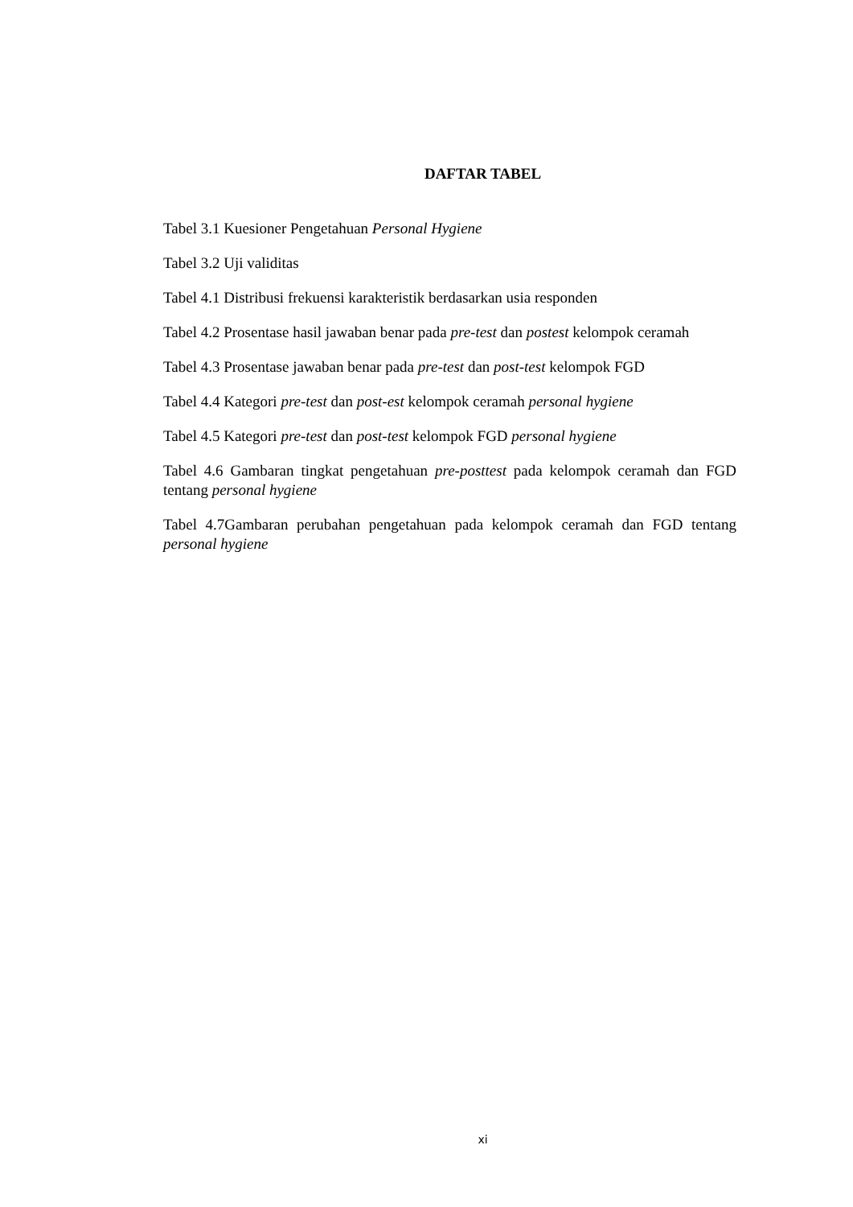DAFTAR TABEL
Tabel 3.1 Kuesioner Pengetahuan Personal Hygiene
Tabel 3.2 Uji validitas
Tabel 4.1 Distribusi frekuensi karakteristik berdasarkan usia responden
Tabel 4.2 Prosentase hasil jawaban benar pada pre-test dan postest kelompok ceramah
Tabel 4.3 Prosentase jawaban benar pada pre-test dan post-test kelompok FGD
Tabel 4.4 Kategori pre-test dan post-est kelompok ceramah personal hygiene
Tabel 4.5 Kategori pre-test dan post-test kelompok FGD personal hygiene
Tabel 4.6 Gambaran tingkat pengetahuan pre-posttest pada kelompok ceramah dan FGD tentang personal hygiene
Tabel 4.7Gambaran perubahan pengetahuan pada kelompok ceramah dan FGD tentang personal hygiene
xi